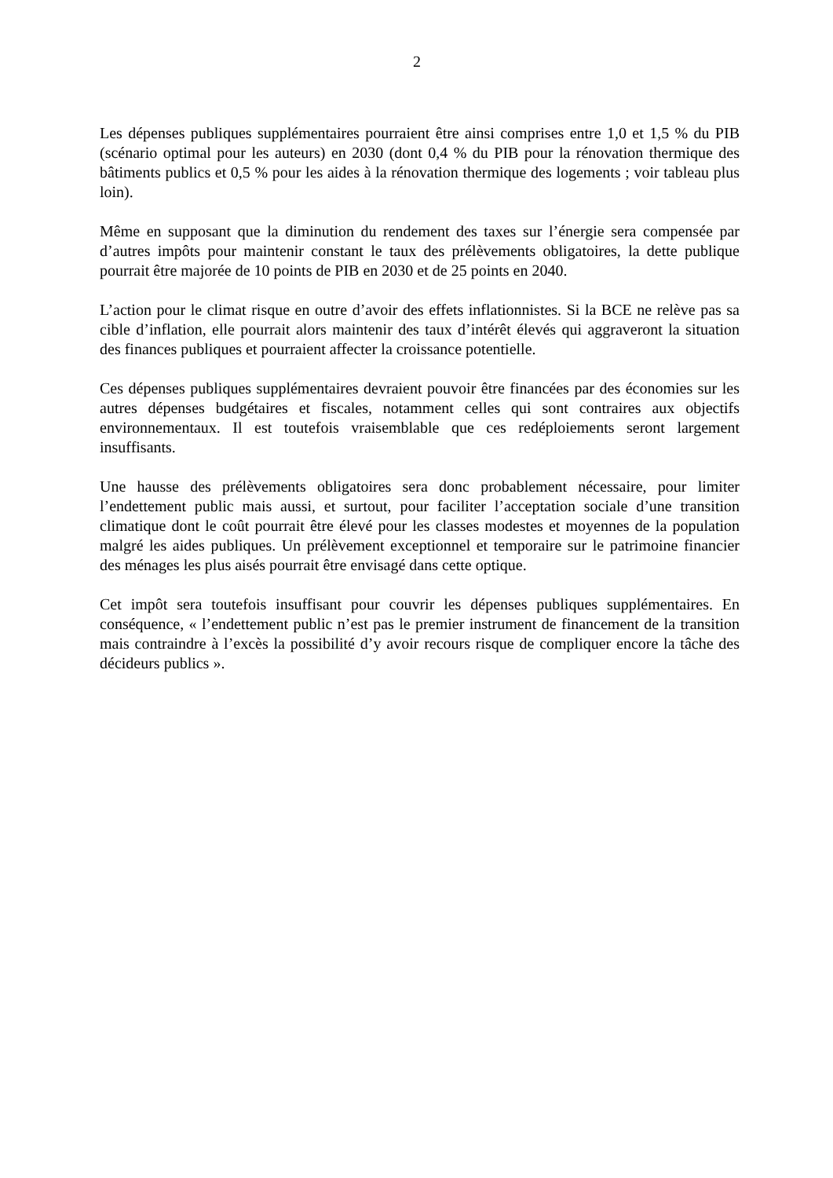2
Les dépenses publiques supplémentaires pourraient être ainsi comprises entre 1,0 et 1,5 % du PIB (scénario optimal pour les auteurs) en 2030 (dont 0,4 % du PIB pour la rénovation thermique des bâtiments publics et 0,5 % pour les aides à la rénovation thermique des logements ; voir tableau plus loin).
Même en supposant que la diminution du rendement des taxes sur l’énergie sera compensée par d’autres impôts pour maintenir constant le taux des prélèvements obligatoires, la dette publique pourrait être majorée de 10 points de PIB en 2030 et de 25 points en 2040.
L’action pour le climat risque en outre d’avoir des effets inflationnistes. Si la BCE ne relève pas sa cible d’inflation, elle pourrait alors maintenir des taux d’intérêt élevés qui aggraveront la situation des finances publiques et pourraient affecter la croissance potentielle.
Ces dépenses publiques supplémentaires devraient pouvoir être financées par des économies sur les autres dépenses budgétaires et fiscales, notamment celles qui sont contraires aux objectifs environnementaux. Il est toutefois vraisemblable que ces redéploiements seront largement insuffisants.
Une hausse des prélèvements obligatoires sera donc probablement nécessaire, pour limiter l’endettement public mais aussi, et surtout, pour faciliter l’acceptation sociale d’une transition climatique dont le coût pourrait être élevé pour les classes modestes et moyennes de la population malgré les aides publiques. Un prélèvement exceptionnel et temporaire sur le patrimoine financier des ménages les plus aisés pourrait être envisagé dans cette optique.
Cet impôt sera toutefois insuffisant pour couvrir les dépenses publiques supplémentaires. En conséquence, « l’endettement public n’est pas le premier instrument de financement de la transition mais contraindre à l’excès la possibilité d’y avoir recours risque de compliquer encore la tâche des décideurs publics ».